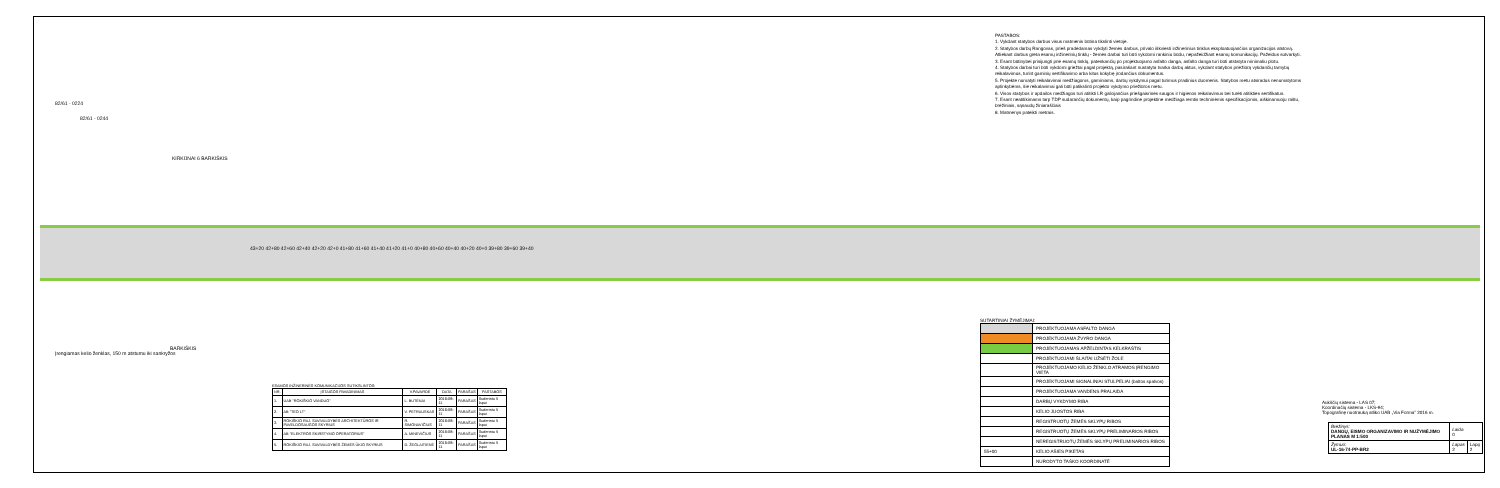PASTABOS:
1. Vykdant statybos darbus visus matmenis būtina tikslinti vietoje.
2. Statybos darbų Rangovas, prieš pradėdamas vykdyti žemės darbus, privalo iškviesti inžinerinius tinklus eksploatuojančios organizacijos atstovą. Atliekant darbus greta esamų inžinerinių tinklų - žemės darbai turi būti vykdomi rankiniu būdu, nepažeidžiant esamų komunikacijų. Pažeidus sutvarkyti.
3. Esant būtinybei prisijungti prie esamų tinklų, patenkančių po projektuojamo asfalto danga, asfalto danga turi būti atstatyta minimaliu plotu.
4. Statybos darbai turi būti vykdomi griežtai pagal projektą, pasirašant nustatyta tvarka darbų aktus, vykdant statybos priežiūrą vykdančių tarnybų reikalavimus, turint gaminių sertifikavimo arba kitus kokybę įrodančius dokumentus.
5. Projekte numatyti reikalavimai medžiagoms, gaminiams, darbų vykdymui pagal turimus pradinius duomenis. Statybos metu atsiradus nenumatytoms aplinkybėms, šie reikalavimai gali būti patikslinti projekto vykdymo priežiūros metu.
6. Visos statybos ir apdailos medžiagos turi atitikti LR galiojančius priešgaisrinės saugos ir higienos reikalavimus bei turėti atitikties sertifikatus.
7. Esant neatitikimams tarp TDP sudarančių dokumentų, kaip pagrindine projektine medžiaga remtis techninėmis specifikacijomis, aiškinamuoju raštu, brėžiniais, sąnaudų žiniaraščiais
8. Matmenys pateikti metrais.
82/61 - 0224
82/61 - 0244
KIRKŪNAI 6 BARKIŠKIS
BARKIŠKIS
Įrengiamas kelio ženklas, 150 m atstumu iki sankryžos
43+20 42+80 42+60 42+40 42+20 42+0 41+80 41+60 41+40 41+20 41+0 40+80 40+60 40+40 40+20 40+0 39+80 39+60 39+40
SUTARTINIAI ŽYMĖJIMAI:
| | PROJEKTUOJAMA ASFALTO DANGA |
| | PROJEKTUOJAMA ŽVYRO DANGA |
| | PROJEKTUOJAMAS APŽELDINTAS KELKRAŠTIS |
| | PROJEKTUOJAMI ŠLAITAI UŽSĖTI ŽOLE |
| | PROJEKTUOJAMO KELIO ŽENKLO ATRAMOS ĮRENGIMO VIETA |
| | PROJEKTUOJAMI SIGNALINIAI STULPELIAI (baltos spalvos) |
| | PROJEKTUOJAMA VANDENS PRALAIDA |
| | DARBŲ VYKDYMO RIBA |
| | KELIO JUOSTOS RIBA |
| | REGISTRUOTŲ ŽEMĖS SKLYPŲ RIBOS |
| | REGISTRUOTŲ ŽEMĖS SKLYPŲ PRELIMINARIOS RIBOS |
| | NEREGISTRUOTŲ ŽEMĖS SKLYPŲ PRELIMINARIOS RIBOS |
| 55+00 | KELIO AŠIES PIKETAS |
| | NURODYTO TAŠKO KOORDINATĖ |
ESAMOS INŽINERINĖS KOMUNIKACIJOS SUTIKSLINTOS:
| NR. | ĮSTAIGOS PAVADINIMAS | V.PAVARDĖ | DATA | PARAŠAS | PASTABOS |
| --- | --- | --- | --- | --- | --- |
| 1. | UAB "ROKIŠKIO VANDUO" | L. BUTĖNAI | 2016-08-11 | PARAŠAS | Suderinta 5 lapai |
| 2. | AB "TEO LT" | V. PETRAUSKAS | 2016-08-11 | PARAŠAS | Suderinta 5 lapai |
| 3. | ROKIŠKIO RAJ. SAVIVALDYBĖS ARCHITEKTŪROS IR PAVELDOSAUGOS SKYRIUS | R. SIMONAVIČIUS | 2016-08-11 | PARAŠAS | Suderinta 5 lapai |
| 4. | AB "ELEKTROS SKIRSTYMO OPERATORIUS" | A. MINEVIČIUS | 2016-08-11 | PARAŠAS | Suderinta 5 lapai |
| 5. | ROKIŠKIO RAJ. SAVIVALDYBĖS ŽEMĖS ŪKIO SKYRIUS | D. ŽEGLAITIENĖ | 2016-08-11 | PARAŠAS | Suderinta 5 lapai |
Aukščių sistema - LAS 07;
Koordinačių sistema - LKS-94;
Topografinę nuotrauką atliko UAB „Via Forma" 2016 m.
| Brėžinys: DANGŲ, EISMO ORGANIZAVIMO IR NUŽYMĖJIMO PLANAS M 1:500 | Laida 0 | |
| Žymuo: UL-16-74-PP-BR2 | Lapas 2 | Lapų 2 |